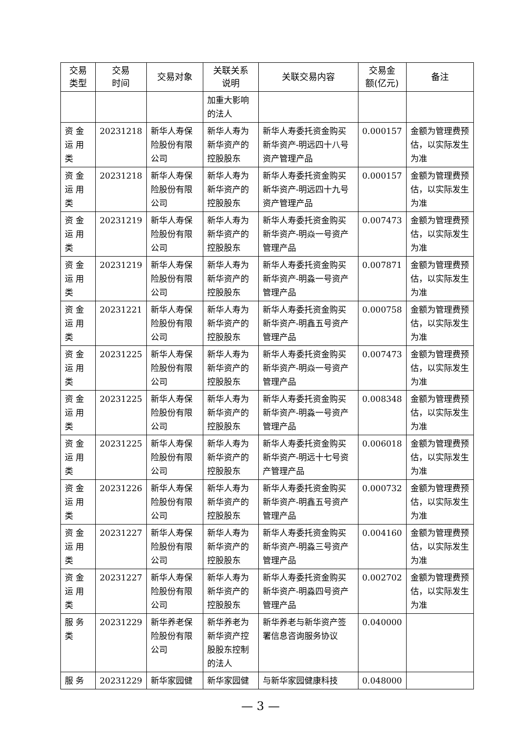| 交易 类型 | 交易 时间 | 交易对象 | 关联关系 说明 | 关联交易内容 | 交易金 额(亿元) | 备注 |
| --- | --- | --- | --- | --- | --- | --- |
| | | | 加重大影响的法人 | | | |
| 资 金 运 用 类 | 20231218 | 新华人寿保险股份有限公司 | 新华人寿为新华资产的控股股东 | 新华人寿委托资金购买新华资产-明远四十八号资产管理产品 | 0.000157 | 金额为管理费预估，以实际发生为准 |
| 资 金 运 用 类 | 20231218 | 新华人寿保险股份有限公司 | 新华人寿为新华资产的控股股东 | 新华人寿委托资金购买新华资产-明远四十九号资产管理产品 | 0.000157 | 金额为管理费预估，以实际发生为准 |
| 资 金 运 用 类 | 20231219 | 新华人寿保险股份有限公司 | 新华人寿为新华资产的控股股东 | 新华人寿委托资金购买新华资产-明焱一号资产管理产品 | 0.007473 | 金额为管理费预估，以实际发生为准 |
| 资 金 运 用 类 | 20231219 | 新华人寿保险股份有限公司 | 新华人寿为新华资产的控股股东 | 新华人寿委托资金购买新华资产-明淼一号资产管理产品 | 0.007871 | 金额为管理费预估，以实际发生为准 |
| 资 金 运 用 类 | 20231221 | 新华人寿保险股份有限公司 | 新华人寿为新华资产的控股股东 | 新华人寿委托资金购买新华资产-明鑫五号资产管理产品 | 0.000758 | 金额为管理费预估，以实际发生为准 |
| 资 金 运 用 类 | 20231225 | 新华人寿保险股份有限公司 | 新华人寿为新华资产的控股股东 | 新华人寿委托资金购买新华资产-明焱一号资产管理产品 | 0.007473 | 金额为管理费预估，以实际发生为准 |
| 资 金 运 用 类 | 20231225 | 新华人寿保险股份有限公司 | 新华人寿为新华资产的控股股东 | 新华人寿委托资金购买新华资产-明淼一号资产管理产品 | 0.008348 | 金额为管理费预估，以实际发生为准 |
| 资 金 运 用 类 | 20231225 | 新华人寿保险股份有限公司 | 新华人寿为新华资产的控股股东 | 新华人寿委托资金购买新华资产-明远十七号资产管理产品 | 0.006018 | 金额为管理费预估，以实际发生为准 |
| 资 金 运 用 类 | 20231226 | 新华人寿保险股份有限公司 | 新华人寿为新华资产的控股股东 | 新华人寿委托资金购买新华资产-明鑫五号资产管理产品 | 0.000732 | 金额为管理费预估，以实际发生为准 |
| 资 金 运 用 类 | 20231227 | 新华人寿保险股份有限公司 | 新华人寿为新华资产的控股股东 | 新华人寿委托资金购买新华资产-明淼三号资产管理产品 | 0.004160 | 金额为管理费预估，以实际发生为准 |
| 资 金 运 用 类 | 20231227 | 新华人寿保险股份有限公司 | 新华人寿为新华资产的控股股东 | 新华人寿委托资金购买新华资产-明淼四号资产管理产品 | 0.002702 | 金额为管理费预估，以实际发生为准 |
| 服 务 类 | 20231229 | 新华养老保险股份有限公司 | 新华养老为新华资产控股股东控制的法人 | 新华养老与新华资产签署信息咨询服务协议 | 0.040000 | |
| 服 务 | 20231229 | 新华家园健 | 新华家园健 | 与新华家园健康科技 | 0.048000 | |
— 3 —